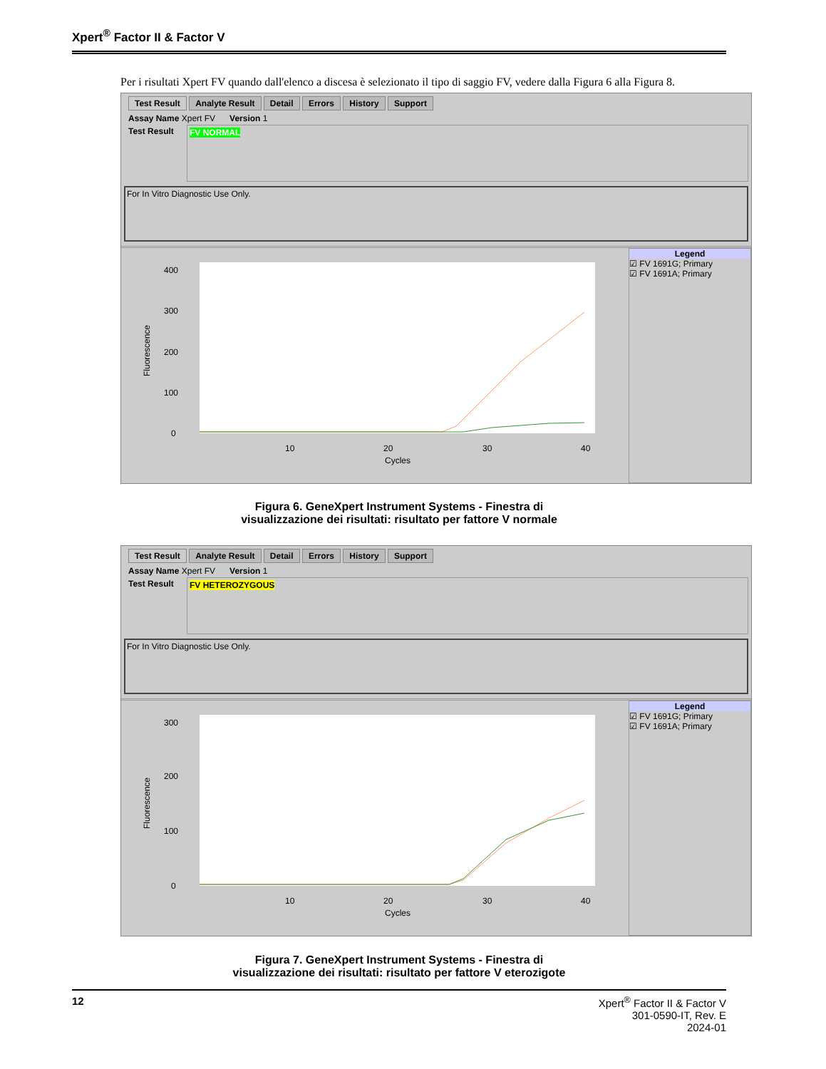Xpert<sup>®</sup> Factor II & Factor V
Per i risultati Xpert FV quando dall'elenco a discesa è selezionato il tipo di saggio FV, vedere dalla Figura 6 alla Figura 8.
Test Result Analyte Result Detail Errors History Support
Assay Name Xpert FV Version 1
Test Result
FV NORMAL
For In Vitro Diagnostic Use Only.
400
300
200
100
0
10
20
30
40
Cycles
Fluorescence
Legend
☑ FV 1691G; Primary
☑ FV 1691A; Primary
Figura 6. GeneXpert Instrument Systems - Finestra di
visualizzazione dei risultati: risultato per fattore V normale
Test Result Analyte Result Detail Errors History Support
Assay Name Xpert FV Version 1
Test Result
FV HETEROZYGOUS
For In Vitro Diagnostic Use Only.
300
200
100
0
10
20
30
40
Cycles
Fluorescence
Legend
☑ FV 1691G; Primary
☑ FV 1691A; Primary
Figura 7. GeneXpert Instrument Systems - Finestra di
visualizzazione dei risultati: risultato per fattore V eterozigote
12
Xpert<sup>®</sup> Factor II & Factor V
301-0590-IT, Rev. E
2024-01